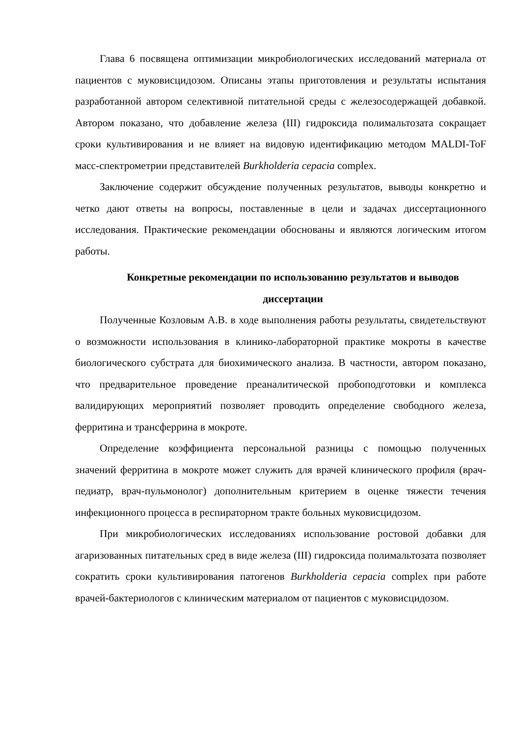Глава 6 посвящена оптимизации микробиологических исследований материала от пациентов с муковисцидозом. Описаны этапы приготовления и результаты испытания разработанной автором селективной питательной среды с железосодержащей добавкой. Автором показано, что добавление железа (III) гидроксида полимальтозата сокращает сроки культивирования и не влияет на видовую идентификацию методом MALDI-ToF масс-спектрометрии представителей Burkholderia cepacia complex.
Заключение содержит обсуждение полученных результатов, выводы конкретно и четко дают ответы на вопросы, поставленные в цели и задачах диссертационного исследования. Практические рекомендации обоснованы и являются логическим итогом работы.
Конкретные рекомендации по использованию результатов и выводов диссертации
Полученные Козловым А.В. в ходе выполнения работы результаты, свидетельствуют о возможности использования в клинико-лабораторной практике мокроты в качестве биологического субстрата для биохимического анализа. В частности, автором показано, что предварительное проведение преаналитической пробоподготовки и комплекса валидирующих мероприятий позволяет проводить определение свободного железа, ферритина и трансферрина в мокроте.
Определение коэффициента персональной разницы с помощью полученных значений ферритина в мокроте может служить для врачей клинического профиля (врач-педиатр, врач-пульмонолог) дополнительным критерием в оценке тяжести течения инфекционного процесса в респираторном тракте больных муковисцидозом.
При микробиологических исследованиях использование ростовой добавки для агаризованных питательных сред в виде железа (III) гидроксида полимальтозата позволяет сократить сроки культивирования патогенов Burkholderia cepacia complex при работе врачей-бактериологов с клиническим материалом от пациентов с муковисцидозом.